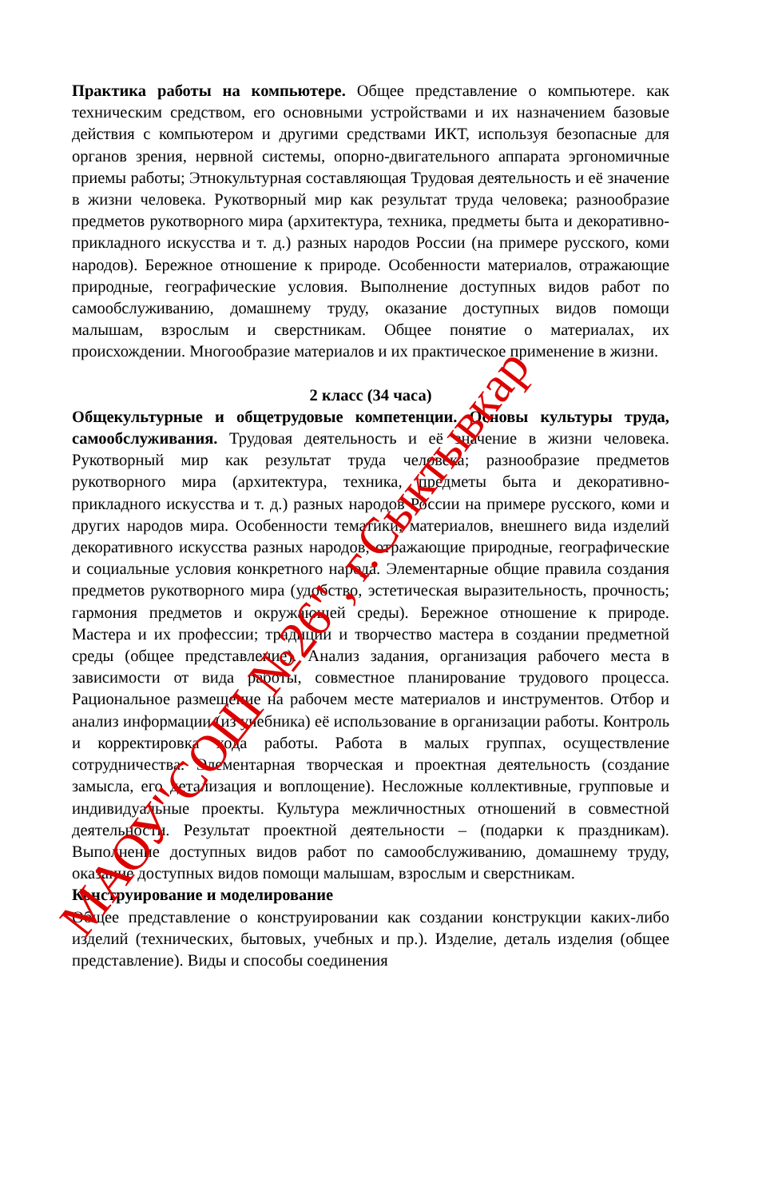Практика работы на компьютере. Общее представление о компьютере. как техническим средством, его основными устройствами и их назначением базовые действия с компьютером и другими средствами ИКТ, используя безопасные для органов зрения, нервной системы, опорно-двигательного аппарата эргономичные приемы работы; Этнокультурная составляющая Трудовая деятельность и её значение в жизни человека. Рукотворный мир как результат труда человека; разнообразие предметов рукотворного мира (архитектура, техника, предметы быта и декоративно-прикладного искусства и т. д.) разных народов России (на примере русского, коми народов). Бережное отношение к природе. Особенности материалов, отражающие природные, географические условия. Выполнение доступных видов работ по самообслуживанию, домашнему труду, оказание доступных видов помощи малышам, взрослым и сверстникам. Общее понятие о материалах, их происхождении. Многообразие материалов и их практическое применение в жизни.
2 класс (34 часа)
Общекультурные и общетрудовые компетенции. Основы культуры труда, самообслуживания. Трудовая деятельность и её значение в жизни человека. Рукотворный мир как результат труда человека; разнообразие предметов рукотворного мира (архитектура, техника, предметы быта и декоративно-прикладного искусства и т. д.) разных народов России на примере русского, коми и других народов мира. Особенности тематики, материалов, внешнего вида изделий декоративного искусства разных народов, отражающие природные, географические и социальные условия конкретного народа. Элементарные общие правила создания предметов рукотворного мира (удобство, эстетическая выразительность, прочность; гармония предметов и окружающей среды). Бережное отношение к природе. Мастера и их профессии; традиции и творчество мастера в создании предметной среды (общее представление). Анализ задания, организация рабочего места в зависимости от вида работы, совместное планирование трудового процесса. Рациональное размещение на рабочем месте материалов и инструментов. Отбор и анализ информации (из учебника) её использование в организации работы. Контроль и корректировка хода работы. Работа в малых группах, осуществление сотрудничества. Элементарная творческая и проектная деятельность (создание замысла, его детализация и воплощение). Несложные коллективные, групповые и индивидуальные проекты. Культура межличностных отношений в совместной деятельности. Результат проектной деятельности – (подарки к праздникам). Выполнение доступных видов работ по самообслуживанию, домашнему труду, оказание доступных видов помощи малышам, взрослым и сверстникам.
Конструирование и моделирование
Общее представление о конструировании как создании конструкции каких-либо изделий (технических, бытовых, учебных и пр.). Изделие, деталь изделия (общее представление). Виды и способы соединения
МАОУ"СОШ №26", г.Сыктывкар